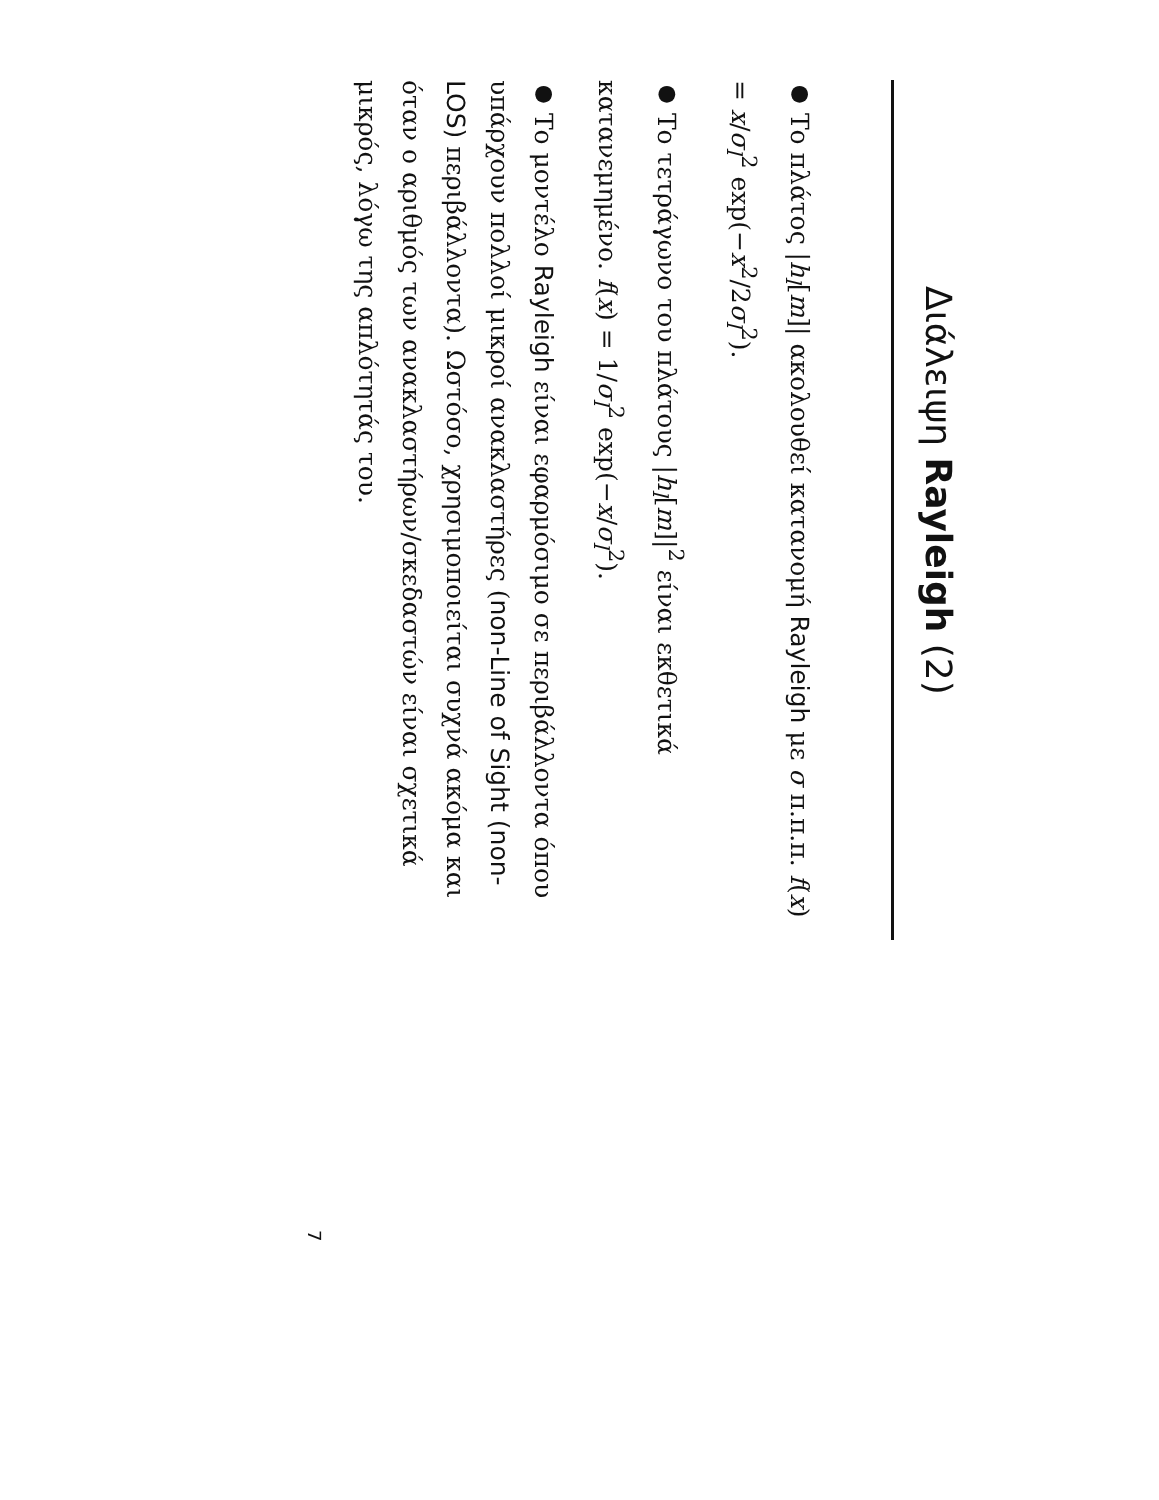Διάλειψη Rayleigh (2)
● Το πλάτος |h<sub>l</sub>[m]| ακολουθεί κατανομή Rayleigh με σ π.π.π. f(x) = x/σ<sub>l</sub><sup>2</sup> exp(−x<sup>2</sup>/2σ<sub>l</sub><sup>2</sup>).
● Το τετράγωνο του πλάτους |h<sub>l</sub>[m]|<sup>2</sup> είναι εκθετικά κατανεμημένο. f(x) = 1/σ<sub>l</sub><sup>2</sup> exp(−x/σ<sub>l</sub><sup>2</sup>).
● Το μοντέλο Rayleigh είναι εφαρμόσιμο σε περιβάλλοντα όπου υπάρχουν πολλοί μικροί ανακλαστήρες (non-Line of Sight (non-LOS) περιβάλλοντα). Ωστόσο, χρησιμοποιείται συχνά ακόμα και όταν ο αριθμός των ανακλαστήρων/σκεδαστών είναι σχετικά μικρός, λόγω της απλότητάς του.
7